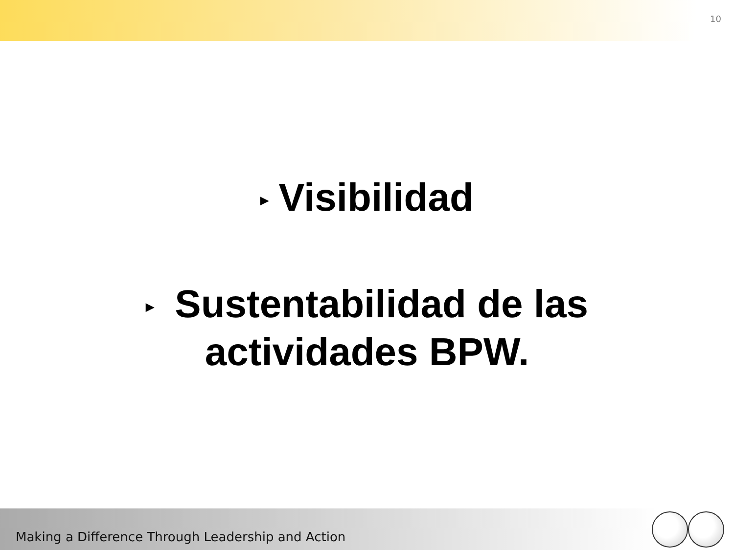10
▶ Visibilidad
▶ Sustentabilidad de las
actividades BPW.
Making a Difference Through Leadership and Action